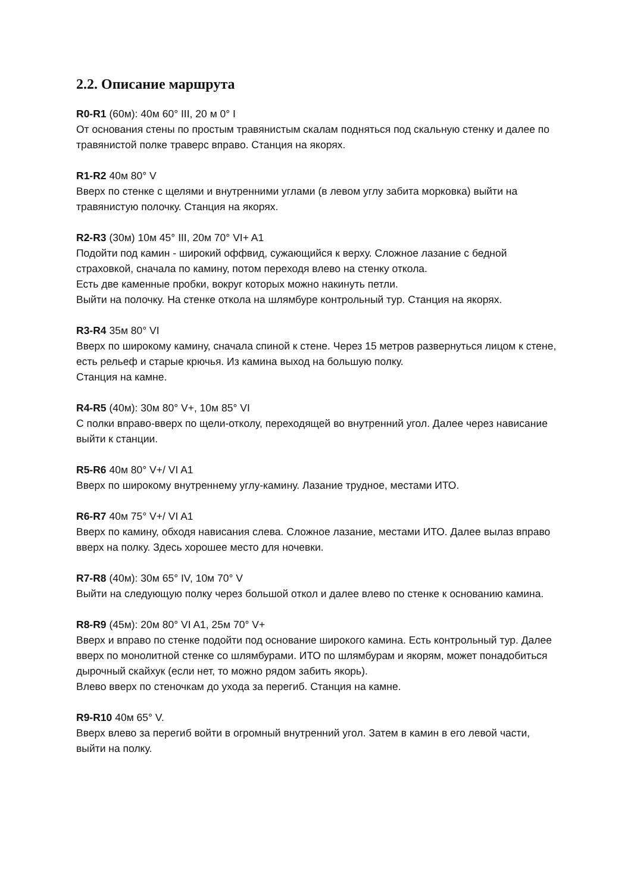2.2. Описание маршрута
R0-R1 (60м): 40м 60° III, 20 м 0° I
От основания стены по простым травянистым скалам подняться под скальную стенку и далее по травянистой полке траверс вправо. Станция на якорях.
R1-R2 40м 80° V
Вверх по стенке с щелями и внутренними углами (в левом углу забита морковка) выйти на травянистую полочку. Станция на якорях.
R2-R3 (30м) 10м 45° III, 20м 70° VI+ A1
Подойти под камин - широкий оффвид, сужающийся к верху. Сложное лазание с бедной страховкой, сначала по камину, потом переходя влево на стенку откола.
Есть две каменные пробки, вокруг которых можно накинуть петли.
Выйти на полочку. На стенке откола на шлямбуре контрольный тур. Станция на якорях.
R3-R4 35м 80° VI
Вверх по широкому камину, сначала спиной к стене. Через 15 метров развернуться лицом к стене, есть рельеф и старые крючья. Из камина выход на большую полку.
Станция на камне.
R4-R5 (40м): 30м 80° V+, 10м 85° VI
С полки вправо-вверх по щели-отколу, переходящей во внутренний угол. Далее через нависание выйти к станции.
R5-R6 40м 80° V+/ VI A1
Вверх по широкому внутреннему углу-камину. Лазание трудное, местами ИТО.
R6-R7 40м 75° V+/ VI A1
Вверх по камину, обходя нависания слева. Сложное лазание, местами ИТО. Далее вылаз вправо вверх на полку. Здесь хорошее место для ночевки.
R7-R8 (40м): 30м 65° IV, 10м 70° V
Выйти на следующую полку через большой откол и далее влево по стенке к основанию камина.
R8-R9 (45м): 20м 80° VI A1, 25м 70° V+
Вверх и вправо по стенке подойти под основание широкого камина. Есть контрольный тур. Далее вверх по монолитной стенке со шлямбурами. ИТО по шлямбурам и якорям, может понадобиться дырочный скайхук (если нет, то можно рядом забить якорь).
Влево вверх по стеночкам до ухода за перегиб. Станция на камне.
R9-R10 40м 65° V.
Вверх влево за перегиб войти в огромный внутренний угол. Затем в камин в его левой части, выйти на полку.